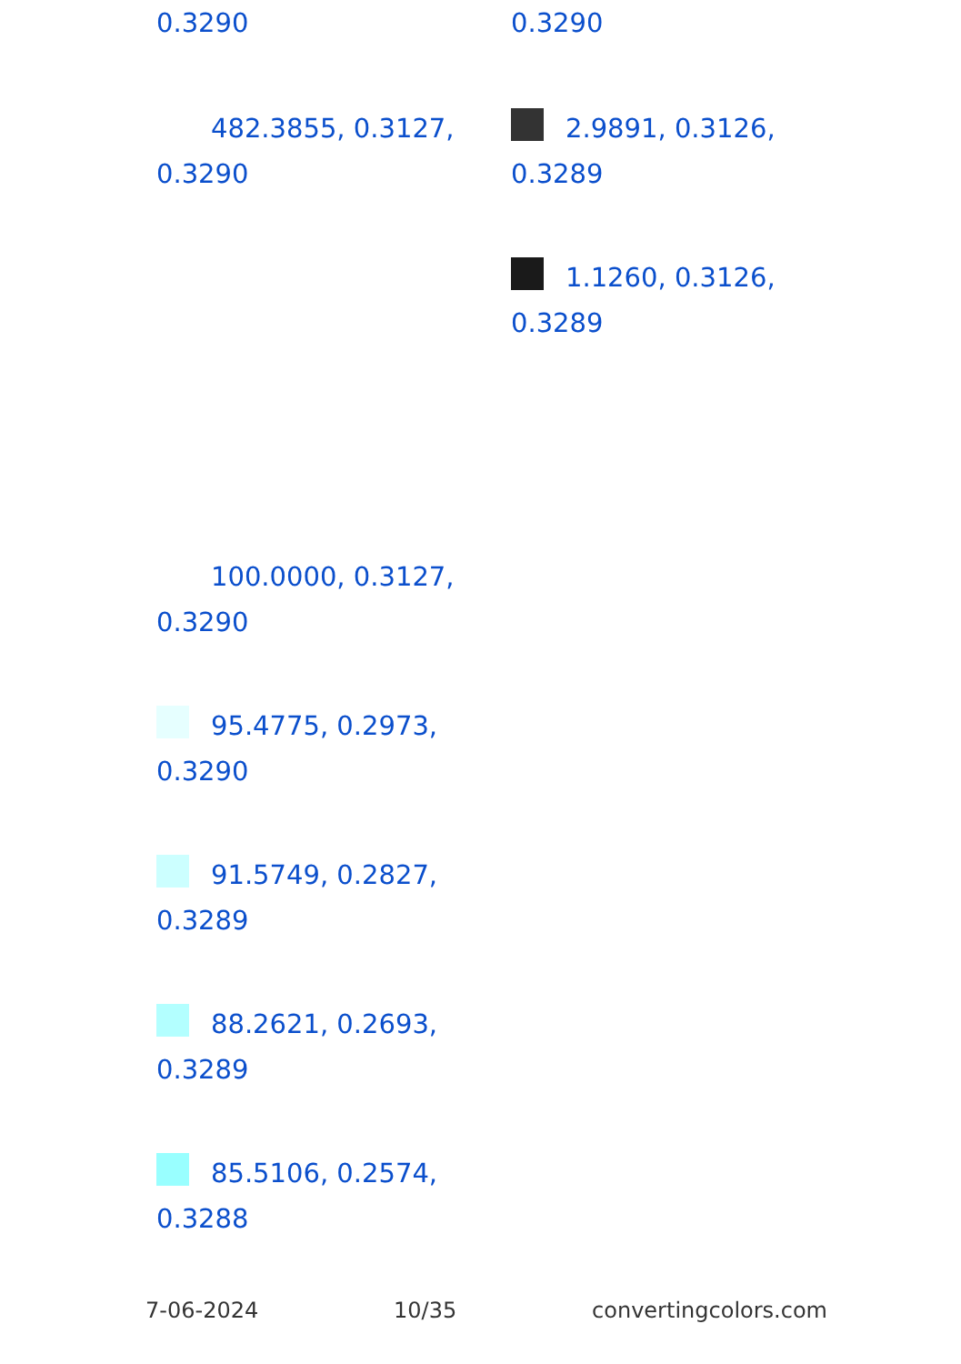0.3290
482.3855, 0.3127,
0.3290
100.0000, 0.3127,
0.3290
95.4775, 0.2973,
0.3290
91.5749, 0.2827,
0.3289
88.2621, 0.2693,
0.3289
85.5106, 0.2574,
0.3288
0.3290
2.9891, 0.3126,
0.3289
1.1260, 0.3126,
0.3289
7-06-2024 10/35 convertingcolors.com